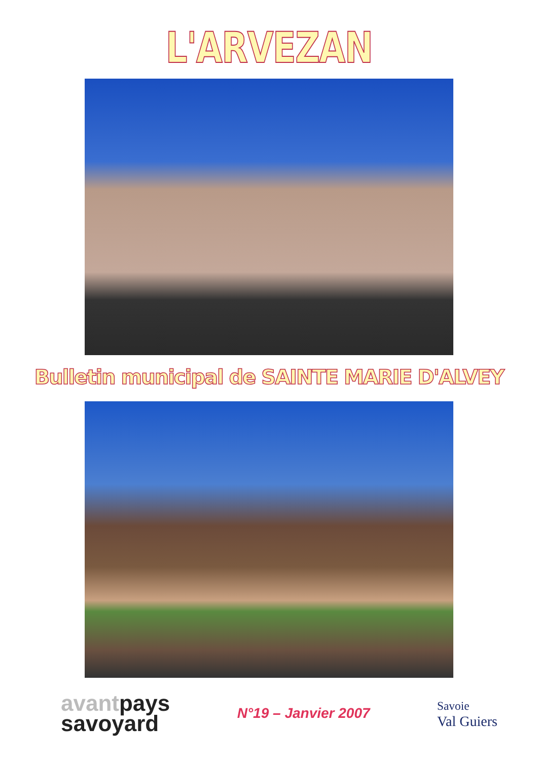L'ARVEZAN
Bulletin municipal de SAINTE MARIE D'ALVEY
avantpays
savoyard
N°19 – Janvier 2007
Savoie
Val Guiers